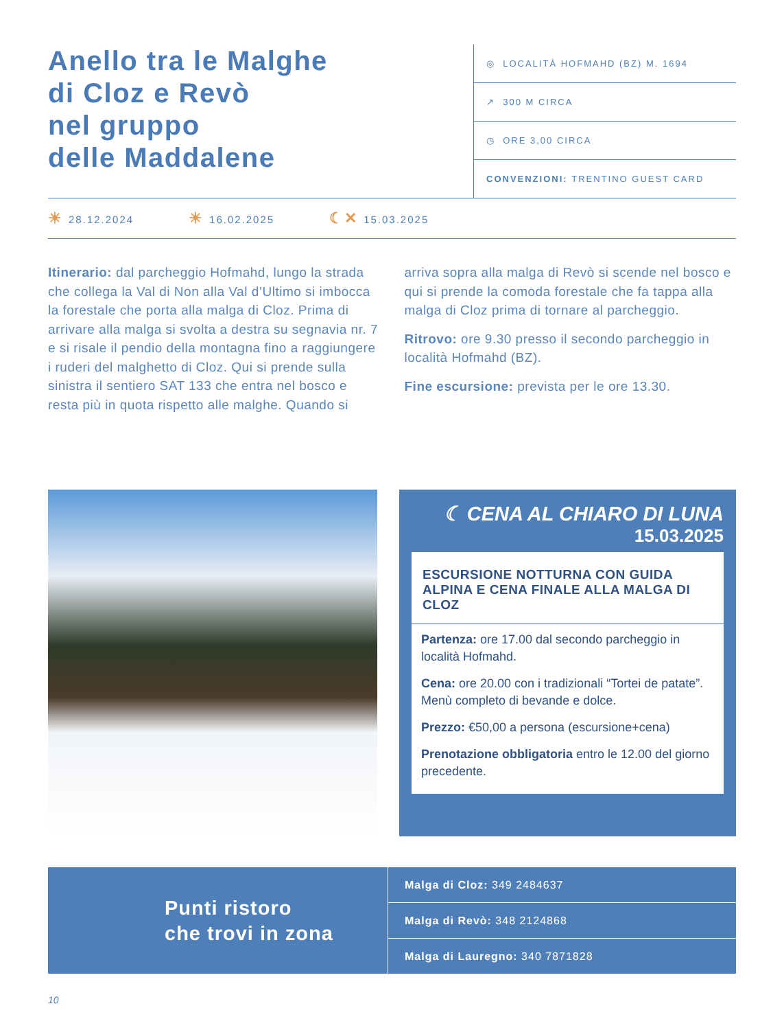Anello tra le Malghe
di Cloz e Revò
nel gruppo
delle Maddalene
◎ LOCALITÀ HOFMAHD (BZ) M. 1694
↗ 300 M CIRCA
◷ ORE 3,00 CIRCA
CONVENZIONI: TRENTINO GUEST CARD
☀ 28.12.2024 ☀ 16.02.2025 ☾✕ 15.03.2025
Itinerario: dal parcheggio Hofmahd, lungo la strada che collega la Val di Non alla Val d’Ultimo si imbocca la forestale che porta alla malga di Cloz. Prima di arrivare alla malga si svolta a destra su segnavia nr. 7 e si risale il pendio della montagna fino a raggiungere i ruderi del malghetto di Cloz. Qui si prende sulla sinistra il sentiero SAT 133 che entra nel bosco e resta più in quota rispetto alle malghe. Quando si arriva sopra alla malga di Revò si scende nel bosco e qui si prende la comoda forestale che fa tappa alla malga di Cloz prima di tornare al parcheggio.
Ritrovo: ore 9.30 presso il secondo parcheggio in località Hofmahd (BZ).
Fine escursione: prevista per le ore 13.30.
☾ CENA AL CHIARO DI LUNA
15.03.2025
ESCURSIONE NOTTURNA CON GUIDA ALPINA E CENA FINALE ALLA MALGA DI CLOZ
Partenza: ore 17.00 dal secondo parcheggio in località Hofmahd.
Cena: ore 20.00 con i tradizionali “Tortei de patate”. Menù completo di bevande e dolce.
Prezzo: €50,00 a persona (escursione+cena)
Prenotazione obbligatoria entro le 12.00 del giorno precedente.
Punti ristoro
che trovi in zona
Malga di Cloz: 349 2484637
Malga di Revò: 348 2124868
Malga di Lauregno: 340 7871828
10